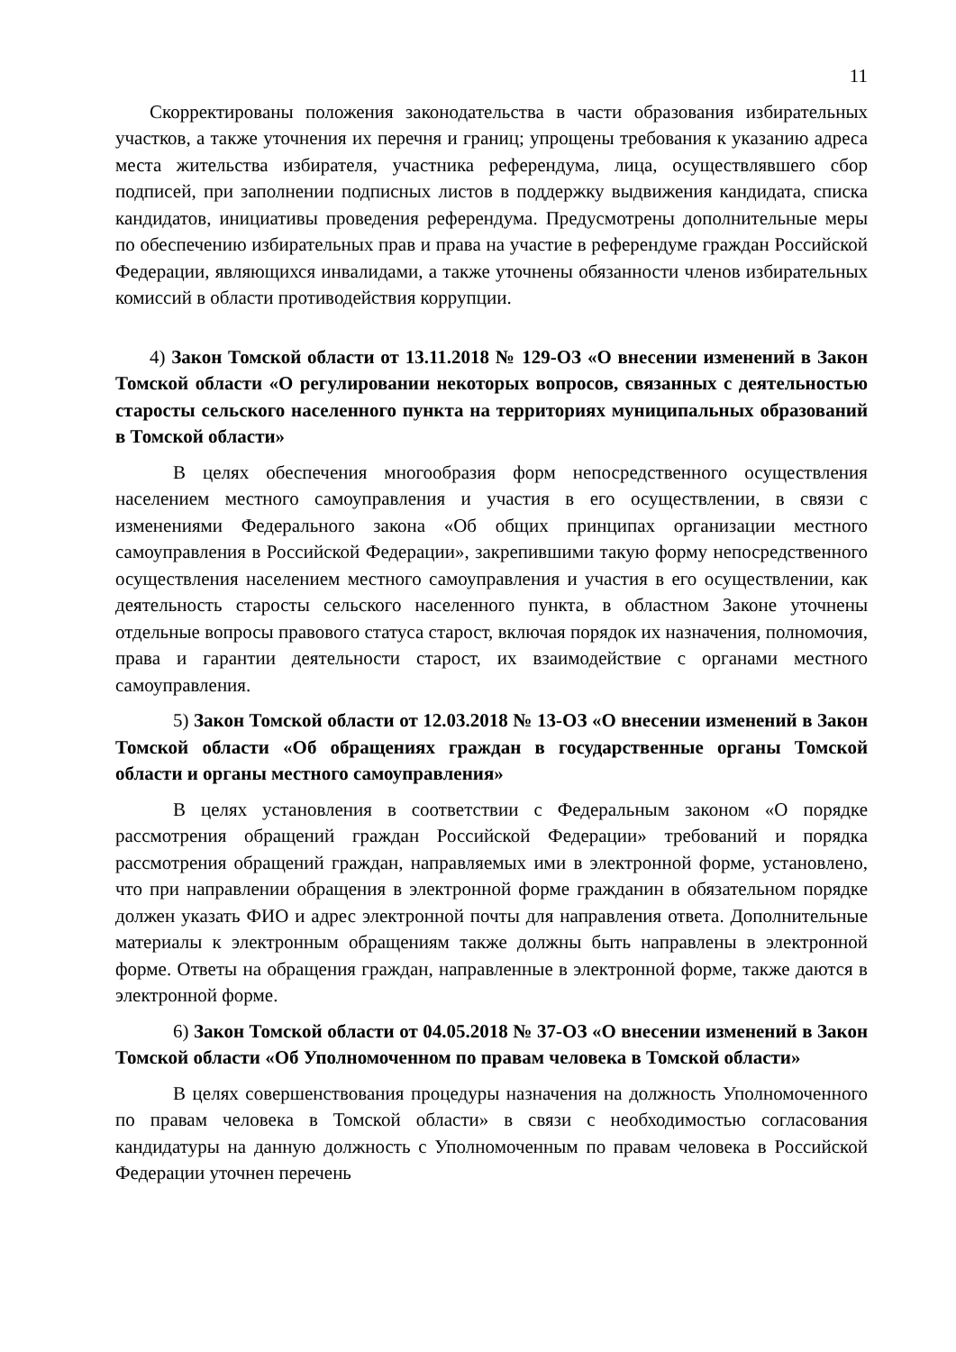11
Скорректированы положения законодательства в части образования избирательных участков, а также уточнения их перечня и границ; упрощены требования к указанию адреса места жительства избирателя, участника референдума, лица, осуществлявшего сбор подписей, при заполнении подписных листов в поддержку выдвижения кандидата, списка кандидатов, инициативы проведения референдума. Предусмотрены дополнительные меры по обеспечению избирательных прав и права на участие в референдуме граждан Российской Федерации, являющихся инвалидами, а также уточнены обязанности членов избирательных комиссий в области противодействия коррупции.
4) Закон Томской области от 13.11.2018 № 129-ОЗ «О внесении изменений в Закон Томской области «О регулировании некоторых вопросов, связанных с деятельностью старосты сельского населенного пункта на территориях муниципальных образований в Томской области»
В целях обеспечения многообразия форм непосредственного осуществления населением местного самоуправления и участия в его осуществлении, в связи с изменениями Федерального закона «Об общих принципах организации местного самоуправления в Российской Федерации», закрепившими такую форму непосредственного осуществления населением местного самоуправления и участия в его осуществлении, как деятельность старосты сельского населенного пункта, в областном Законе уточнены отдельные вопросы правового статуса старост, включая порядок их назначения, полномочия, права и гарантии деятельности старост, их взаимодействие с органами местного самоуправления.
5) Закон Томской области от 12.03.2018 № 13-ОЗ «О внесении изменений в Закон Томской области «Об обращениях граждан в государственные органы Томской области и органы местного самоуправления»
В целях установления в соответствии с Федеральным законом «О порядке рассмотрения обращений граждан Российской Федерации» требований и порядка рассмотрения обращений граждан, направляемых ими в электронной форме, установлено, что при направлении обращения в электронной форме гражданин в обязательном порядке должен указать ФИО и адрес электронной почты для направления ответа. Дополнительные материалы к электронным обращениям также должны быть направлены в электронной форме. Ответы на обращения граждан, направленные в электронной форме, также даются в электронной форме.
6) Закон Томской области от 04.05.2018 № 37-ОЗ «О внесении изменений в Закон Томской области «Об Уполномоченном по правам человека в Томской области»
В целях совершенствования процедуры назначения на должность Уполномоченного по правам человека в Томской области» в связи с необходимостью согласования кандидатуры на данную должность с Уполномоченным по правам человека в Российской Федерации уточнен перечень